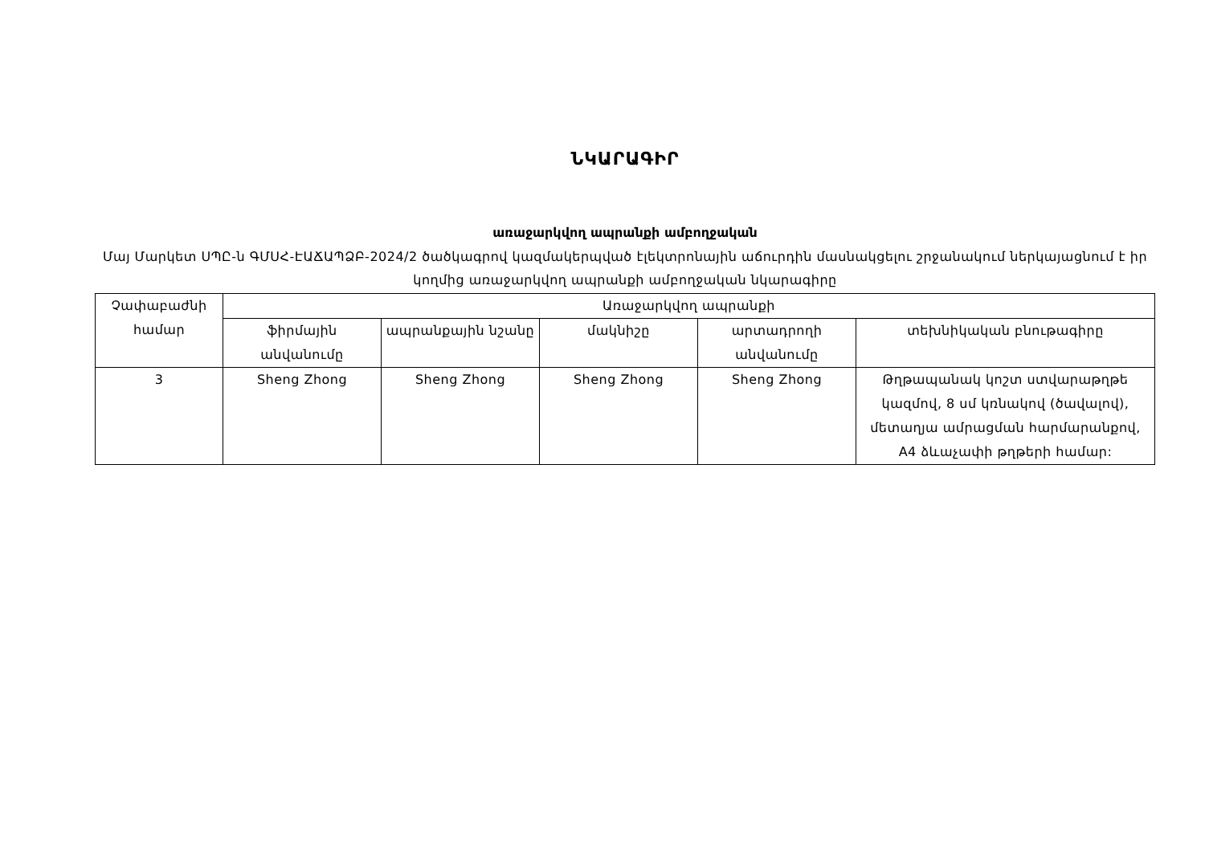ՆԿԱՐԱԳԻՐ
առաջարկվող ապրանքի ամբողջական
Մայ Մարկետ ՍՊԸ-ն ԳՄՍՀ-ԷԱՃԱՊՁԲ-2024/2 ծածկագրով կազմակերպված էլեկտրոնային աճուրդին մասնակցելու շրջանակում ներկայացնում է իր կողմից առաջարկվող ապրանքի ամբողջական նկարագիրը
| Չափաբաժնի համար | Առաջարկվող ապրանքի | | | | |
| --- | --- | --- | --- | --- | --- |
| | ֆիրմային անվանումը | ապրանքային նշանը | մակնիշը | արտադրողի անվանումը | տեխնիկական բնութագիրը |
| 3 | Sheng Zhong | Sheng Zhong | Sheng Zhong | Sheng Zhong | Թղթապանակ կոշտ ստվարաթղթե կազմով, 8 սմ կռնակով (ծավալով), մետաղյա ամրացման հարմարանքով, A4 ձևաչափի թղթերի համար: |